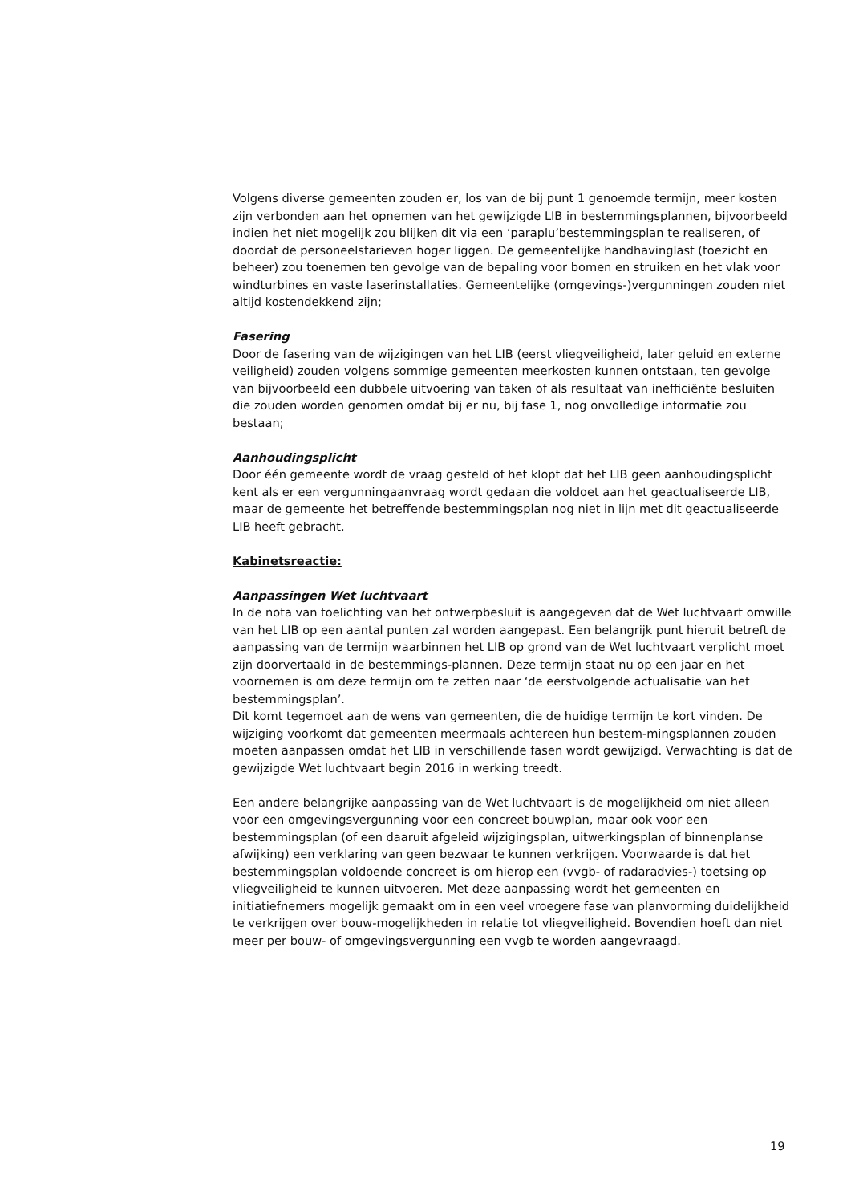Volgens diverse gemeenten zouden er, los van de bij punt 1 genoemde termijn, meer kosten zijn verbonden aan het opnemen van het gewijzigde LIB in bestemmingsplannen, bijvoorbeeld indien het niet mogelijk zou blijken dit via een ‘paraplu’bestemmingsplan te realiseren, of doordat de personeelstarieven hoger liggen. De gemeentelijke handhavinglast (toezicht en beheer) zou toenemen ten gevolge van de bepaling voor bomen en struiken en het vlak voor windturbines en vaste laserinstallaties. Gemeentelijke (omgevings-)vergunningen zouden niet altijd kostendekkend zijn;
Fasering
Door de fasering van de wijzigingen van het LIB (eerst vliegveiligheid, later geluid en externe veiligheid) zouden volgens sommige gemeenten meerkosten kunnen ontstaan, ten gevolge van bijvoorbeeld een dubbele uitvoering van taken of als resultaat van inefficiënte besluiten die zouden worden genomen omdat bij er nu, bij fase 1, nog onvolledige informatie zou bestaan;
Aanhoudingsplicht
Door één gemeente wordt de vraag gesteld of het klopt dat het LIB geen aanhoudingsplicht kent als er een vergunningaanvraag wordt gedaan die voldoet aan het geactualiseerde LIB, maar de gemeente het betreffende bestemmingsplan nog niet in lijn met dit geactualiseerde LIB heeft gebracht.
Kabinetsreactie:
Aanpassingen Wet luchtvaart
In de nota van toelichting van het ontwerpbesluit is aangegeven dat de Wet luchtvaart omwille van het LIB op een aantal punten zal worden aangepast. Een belangrijk punt hieruit betreft de aanpassing van de termijn waarbinnen het LIB op grond van de Wet luchtvaart verplicht moet zijn doorvertaald in de bestemmings-plannen. Deze termijn staat nu op een jaar en het voornemen is om deze termijn om te zetten naar ‘de eerstvolgende actualisatie van het bestemmingsplan’.
Dit komt tegemoet aan de wens van gemeenten, die de huidige termijn te kort vinden. De wijziging voorkomt dat gemeenten meermaals achtereen hun bestem-mingsplannen zouden moeten aanpassen omdat het LIB in verschillende fasen wordt gewijzigd. Verwachting is dat de gewijzigde Wet luchtvaart begin 2016 in werking treedt.
Een andere belangrijke aanpassing van de Wet luchtvaart is de mogelijkheid om niet alleen voor een omgevingsvergunning voor een concreet bouwplan, maar ook voor een bestemmingsplan (of een daaruit afgeleid wijzigingsplan, uitwerkingsplan of binnenplanse afwijking) een verklaring van geen bezwaar te kunnen verkrijgen. Voorwaarde is dat het bestemmingsplan voldoende concreet is om hierop een (vvgb- of radaradvies-) toetsing op vliegveiligheid te kunnen uitvoeren. Met deze aanpassing wordt het gemeenten en initiatiefnemers mogelijk gemaakt om in een veel vroegere fase van planvorming duidelijkheid te verkrijgen over bouw-mogelijkheden in relatie tot vliegveiligheid. Bovendien hoeft dan niet meer per bouw- of omgevingsvergunning een vvgb te worden aangevraagd.
19